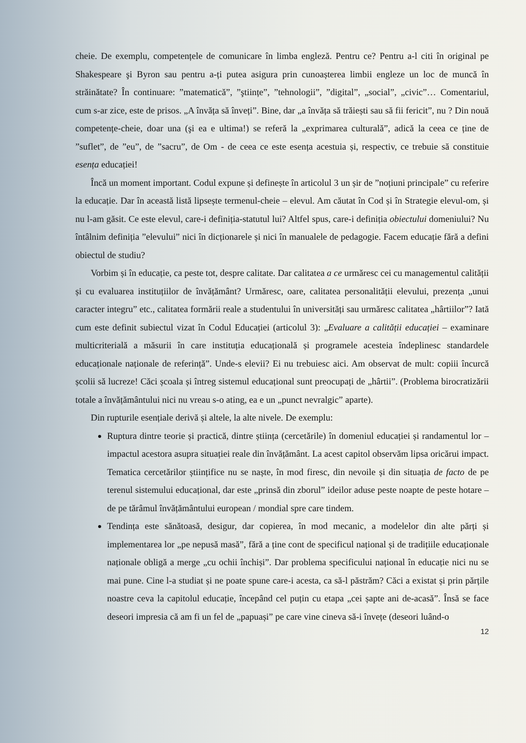cheie. De exemplu, competențele de comunicare în limba engleză. Pentru ce? Pentru a-l citi în original pe Shakespeare şi Byron sau pentru a-ți putea asigura prin cunoașterea limbii engleze un loc de muncă în străinătate? În continuare: ”matematică”, ”ştiințe”, ”tehnologii”, ”digital”, „social”, „civic”… Comentariul, cum s-ar zice, este de prisos. „A învăța să înveți”. Bine, dar „a învăța să trăiești sau să fii fericit”, nu ? Din nouă competențe-cheie, doar una (şi ea e ultima!) se referă la „exprimarea culturală”, adică la ceea ce ține de ”suflet”, de ”eu”, de ”sacru”, de Om - de ceea ce este esența acestuia și, respectiv, ce trebuie să constituie esența educației!
Încă un moment important. Codul expune și definește în articolul 3 un șir de ”noțiuni principale” cu referire la educație. Dar în această listă lipsește termenul-cheie – elevul. Am căutat în Cod și în Strategie elevul-om, și nu l-am găsit. Ce este elevul, care-i definiția-statutul lui? Altfel spus, care-i definiția obiectului domeniului? Nu întâlnim definiția ”elevului” nici în dicționarele și nici în manualele de pedagogie. Facem educație fără a defini obiectul de studiu?
Vorbim și în educație, ca peste tot, despre calitate. Dar calitatea a ce urmăresc cei cu managementul calității și cu evaluarea instituțiilor de învățământ? Urmăresc, oare, calitatea personalității elevului, prezența „unui caracter integru” etc., calitatea formării reale a studentului în universități sau urmăresc calitatea „hârtiilor”? Iată cum este definit subiectul vizat în Codul Educației (articolul 3): „Evaluare a calității educației – examinare multicriterială a măsurii în care instituția educațională și programele acesteia îndeplinesc standardele educaționale naționale de referință”. Unde-s elevii? Ei nu trebuiesc aici. Am observat de mult: copiii încurcă școlii să lucreze! Căci școala și întreg sistemul educațional sunt preocupați de „hârtii”. (Problema birocratizării totale a învățământului nici nu vreau s-o ating, ea e un „punct nevralgic” aparte).
Din rupturile esențiale derivă și altele, la alte nivele. De exemplu:
Ruptura dintre teorie și practică, dintre știința (cercetările) în domeniul educației și randamentul lor – impactul acestora asupra situației reale din învățământ. La acest capitol observăm lipsa oricărui impact. Tematica cercetărilor științifice nu se naște, în mod firesc, din nevoile și din situația de facto de pe terenul sistemului educațional, dar este „prinsă din zborul” ideilor aduse peste noapte de peste hotare – de pe tărâmul învățământului european / mondial spre care tindem.
Tendința este sănătoasă, desigur, dar copierea, în mod mecanic, a modelelor din alte părți și implementarea lor „pe nepusă masă”, fără a ține cont de specificul național și de tradițiile educaționale naționale obligă a merge „cu ochii închiși”. Dar problema specificului național în educație nici nu se mai pune. Cine l-a studiat și ne poate spune care-i acesta, ca să-l păstrăm? Căci a existat și prin părțile noastre ceva la capitolul educație, începând cel puțin cu etapa „cei șapte ani de-acasă”. Însă se face deseori impresia că am fi un fel de „papuași” pe care vine cineva să-i învețe (deseori luând-o
12